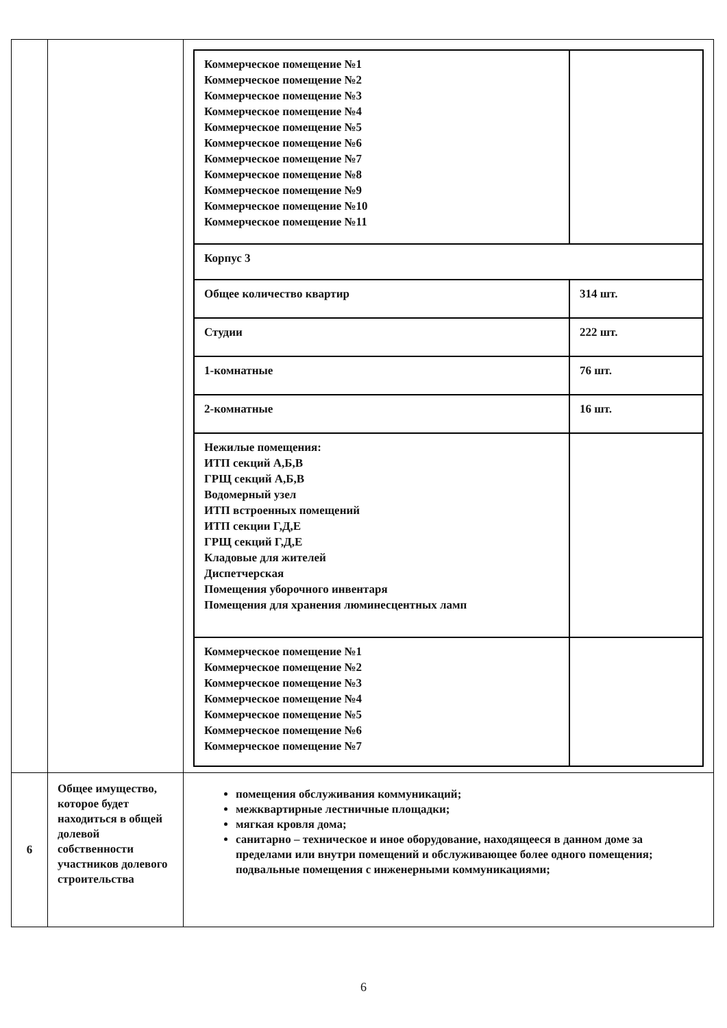| | | / Коммерческое помещение №1 Коммерческое помещение №2 Коммерческое помещение №3 Коммерческое помещение №4 Коммерческое помещение №5 Коммерческое помещение №6 Коммерческое помещение №7 Коммерческое помещение №8 Коммерческое помещение №9 Коммерческое помещение №10 Коммерческое помещение №11 / / / Корпус 3 / / / Общее количество квартир / 314 шт. / / Студии / 222 шт. / / 1-комнатные / 76 шт. / / 2-комнатные / 16 шт. / / Нежилые помещения: ИТП секций А,Б,В ГРЩ секций А,Б,В Водомерный узел ИТП встроенных помещений ИТП секции Г,Д,Е ГРЩ секций Г,Д,Е Кладовые для жителей Диспетчерская Помещения уборочного инвентаря Помещения для хранения люминесцентных ламп / / / Коммерческое помещение №1 Коммерческое помещение №2 Коммерческое помещение №3 Коммерческое помещение №4 Коммерческое помещение №5 Коммерческое помещение №6 Коммерческое помещение №7 / / |
| 6 | Общее имущество, которое будет находиться в общей долевой собственности участников долевого строительства | помещения обслуживания коммуникаций; межквартирные лестничные площадки; мягкая кровля дома; санитарно – техническое и иное оборудование, находящееся в данном доме за пределами или внутри помещений и обслуживающее более одного помещения; подвальные помещения с инженерными коммуникациями; |
6